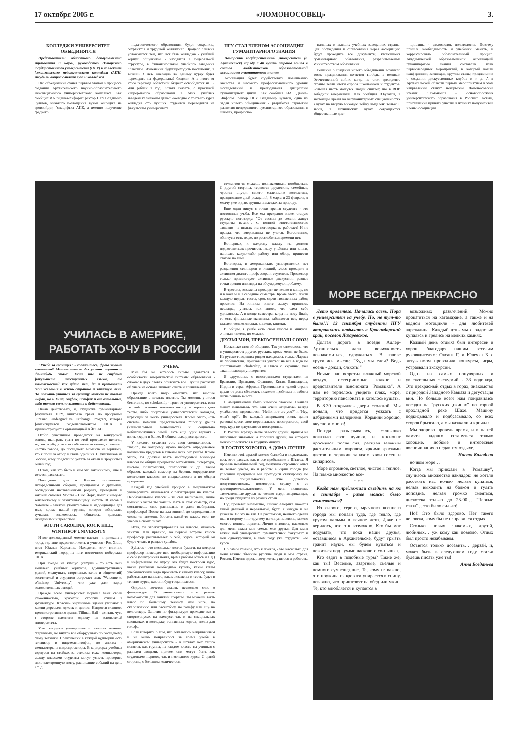17 октября 2005 г. «ЛОМОНОСОВЕЦ» 3.
КОЛЛЕДЖ И УНИВЕРСИТЕТ ОБЪЕДИНЯТСЯ
Представители областного департамента образования и науки, руководство Поморского государственного университета (ПГУ) и коллектив Архангельского педагогического колледжа (АПК) обсудили вопрос слияния вуза и колледжа.
Это объединение станет первым этапом в процессе создания Архангельского научно-образовательного инновационного университетского комплекса. Как сообщил ИА "Двина-Информ" ректор ПГУ Владимир Булатов, никакого поглощения вузом колледжа не произойдет, "специфика АПК, а именно получение среднего
педагогического образования, будет сохранена, сохранится и трудовой коллектив". Процесс слияния усложняется тем, что вся база колледжа - учебный корпус, общежитие - находятся в федеральной структуре, а финансирование учебного заведения областное. Изменения будут проходить постепенно, в течение 4 лет, ежегодно по одному курсу будет переходить на федеральный бюджет. А в итоге от этого перехода областной бюджет освободится на 32 млн рублей в год. Кстати сказать, с практикой непрерывного образования в этих учебных заведениях знакомы давно: ежегодно с третьего курса колледжа сто лучших студентов переводятся на факультеты университета.
ПГУ СТАЛ ЧЛЕНОМ АССОЦИАЦИИ ГУМАНИТАРНОГО ЗНАНИЯ
Поморский государственный университет (г. Архангельск) наряду с 40 вузами страны вошел в состав Академической образовательной ассоциации гуманитарного знания.
Ассоциация будет содействовать повышению качества и высокого профессионального уровня исследований и преподавания дисциплин гуманитарного цикла. Как сообщил ИА "Двина-Информ" ректор ПГУ Владимир Булатов, одна из задач нового объединения - разработка стратегии развития непрерывного гуманитарного образования в школах, профессио-
нальных и высших учебных заведениях страны. Для обсуждения и согласования через ассоциацию будут проходить все документы, касающиеся гуманитарного образования, разрабатываемые Министерством образования.
Решение о создании нового объединения возникло после празднования 60-летия Победы в Великой Отечественной войне, когда на стол президента страны легли итоги опроса школьников и студентов. Большая часть молодых людей считает, что в ВОВ победили американцы! Как сообщил В.Булатов, в настоящее время на негуманитарных специальностях в вузах на вторую мировую войну выделено только 6 часов, в технических вузах сокращаются общественные дис-
циплины - философия, политология. Поэтому пришла необходимость и учебники менять, и корректировать образовательный процесс. Академической образовательной ассоциацией гуманитарного знания составлен план первоочередных мероприятий, в который вошли конференции, семинары, круглые столы, предложения о создании дискуссионных клубов и т. д. А в Архангельской области первым мероприятием в этом направлении станут ноябрьские Ломоносовские чтения "Ломоносов - основоположник университетского образования в России". Кстати, приглашение принять участие в чтениях получили все члены ассоциации.
УЧИЛАСЬ В АМЕРИКЕ, РАБОТАТЬ ХОЧУ В РОССИИ
"Учеба за границей" - согласитесь, фраза звучит заманчиво? Многие хотели бы уехать поучиться где-нибудь "там". Если ты не студент факультета иностранных языков, то возможностей как будто нет, да и претворять свои желания в жизнь страшно и зачастую лень. Но поехать учиться за границу может не только инфак, но и ЕГФ, соцфак, истфак и все остальные, надо только сильно захотеть и действовать.
Начав действовать, я, студентка гуманитарного факультета ПГУ, выиграла грант по программе Eurasian Undergraduate Exchange Program, которая финансируется госдепартаментом США и администрируется организацией АЙРЕКС.
Отбор участников проводится на конкурсной основе, выиграть грант по этой программе нелегко, но, как я убедилась на собственном опыте, - реально. Честно говоря, до последнего момента не верилось, что я прошла отбор и стала одной из 31 участников из России, кому предстояло уехать за океан и проучиться целый год.
О том, как это было и чем это закончилось, мне и хочется рассказать.
Последние дни в России запомнились лихорадочными сборами, прощанием с друзьями, последними наставлениями родных, проводами и наконец самолет Москва - Нью Йорк, полет к чему-то неизвестному и захватывающему. Лететь 10 часов в самолете - занятие утомительное и надоедающее для всех, кроме нашей группы, которая собиралась кучками, знакомилась, общалась, делилась ожиданиями и тревогами.
SOUTH CAROLINA, ROCK HILL, WINTHROP UNIVERSITY
И вот долгожданный момент настал - я приехала в город, где мне предстояло жить и учиться - Рок Хилл, штат Южная Каролина. Находится этот типично американский город на юге восточного побережья США.
При въезде на кампус (campus - то есть весь комплекс учебных корпусов, административных зданий, медпункта, спортивных залов и общежитий) посетителей и студентов встречает знак "Welcome to Winthrop University", что уже дает заряд положительных эмоций.
Прежде всего университет поразил меня своей ухоженностью, красотой, строгим стилем в архитектуре. Красные кирпичные здания утопают в зелени деревьев, лужаек и цветов. Напротив главного административного здания Tillman Hall - фонтан, чуть в стороне памятник одному из основателей университета.
Хоть снаружи университет и кажется немного старинным, но внутри все оборудовано по последнему слову техники. Практически в каждой аудитории есть телевизор и видеомагнитофон, во многих - компьютеры и видеопроекторы. В коридорах учебных корпусов на стойках за стеклом тоже компьютеры, между классами студенты могут успеть проверить свою электронную почту, расписание событий на день и т. д.
УЧЕБА.
Мне бы не хотелось сильно вдаваться в особенности американской системы образования - сложно в двух словах объяснить все. Лучше расскажу об учебе на основе личного опыта и впечатлений.
Прежде всего надо отметить, что высшее образование в штатах платное. Ты можешь учиться бесплатно, по scholarship - грант от университета, если ты либо отлично закончил школу и хорошо сдал тесты, либо спортсмен университетской команды, играющей за честь университета. Кроме этого, есть система помощи представителям minority groups (национальным меньшинств) и социально неблагополучных семей. Есть еще один вариант - взять кредит в банке. В общем, выход всегда есть.
У каждого студента есть своя специальность - "major", по которому нужно набрать определенное количество кредитов в течение всех лет учебы. Кроме этого, ты должен взять необходимый минимум классов по общим предметам: математика, литература, письмо, политология, психология и др. Таким образом, каждый семестр ты берешь определенное количество классов по специальности и по общим предметам.
Каждый год учебный процесс в американском университете начинается с регистрации на классы. Необязательные классы - ты сам выбираешь, какие именно классы ты хочешь взять в этот семестр, сам составляешь свое расписание и даже выбираешь профессора! После начала занятий до определенного числа ты можешь бросить какой-то класс, если не уверен в своих силах.
Итак, ты зарегистрировался на классы, начались занятия. Как правило, на первой встрече класса профессор рассказывает о себе, курсе, который он будет читать и раздает syllabus.
Syllabus - это несколько листов бумаги, на котором профессор помещает всю необходимую информацию о себе (электронная почта, время работы офиса и т. д.) и информацию по курсу: как будет построен курс, какие учебники необходимо купить, какие главы учебника/книги надо прочитать к какому классу, какие работы надо написать, какие экзамены и тесты будут в течение курса, как они будут оцениваться.
Отдельно хочется сказать несколько слов о физкультуре. В университете есть разные возможности для занятий спортом. Ты можешь взять класс по большому теннису или йоге, по скалолазанию или баскетболу, по гольфу или еще на велосипеде. Занятия по физкультуре проходят как в спорткорпусах на кампусе, так и на специальных площадках в колледже, теннисных кортах, полях для гольфа.
Если говорить о том, что показалось непривычным и не очень понравилось за время учебы в американском университете - в штатах нет такого понятия, как группа, на каждом классе ты учишься с разными людьми, причем они могут быть как студентами первого, так и последнего курса. С одной стороны, с большим количеством
студентов ты можешь познакомиться, пообщаться. С другой стороны, теряются дружеские, семейные, чувства внутри своего маленького коллектива, празднование дней рождений, 8 марта и 23 февраля, я молчу уже о днях группы и выездах на природу.
Еще один минус с точки зрения студента - это постоянная учеба. Все мы прекрасно знаем старую русскую поговорку: "От сессии до сессии живут студенты весело". С полной ответственностью заявляю - в штатах эта поговорка не работает! И не правда, что американцы не учатся. Естественно, оболтусы есть везде, но расслабиться времени нет.
Во-первых, к каждому классу ты должен подготовиться: прочитать главу учебника или книги, написать какую-либо работу или обзор, принести статью по теме.
Во-вторых, в американских университетах нет разделения семинаров и лекций, класс проходит в активном диалоге профессора и студентов. Профессор только приветствует активные дискуссии, разные точки зрения и взгляды на обсуждаемую проблему.
В-третьих, экзамены проходят не только в конце, но и в начале и в середине семестра. Кроме этого, почти каждую неделю тесты, срок сдачи письменных работ, проектов. На личном опыте скажу: пришлось несладко, училась так много, что сама себе удивлялась. А в конце семестра, когда на носу finals, то есть финальные экзамены, забывается все, перед глазами только книжки, книжки, книжки.
В общем, в учебе есть свои плюсы и минусы. Учиться тяжело, но можно.
ДРУЗЬЯ МОИ, ПРЕКРАСЕН НАШ СОЮЗ!
Несколько слов об общении. Так уж сложилось, что в университете других русских, кроме меня, не было. Из русско-говорящих рядом находилась только Лариса из Узбекистана, приехавшая учиться на все 4 года по спортивному scholarship, и Ольга с Украины, уже заканчивающая университет.
Я сдружилась с иностранными студентами из Бразилии, Ирландии, Франции, Китая, Бангладеша, Индии и стран Африки. Проживание в чужой стране вдали от дома сближает, похожие проблемы и заботы легче решать вместе.
С американцами было немного сложнее. Сначала может показаться, что они очень открытые, всегда улыбаются, здороваются: "Hello, how are you?" и "Hey, what's up?". Но каждый американец очень ценит personal space, свое персональное пространство, свой мир, куда не допускаются посторонние.
В России гораздо легче завести друзей, причем не шапочных знакомых, а хороших друзей, на которых можно положиться в трудную минуту.
В ГОСТЯХ ХОРОШО, А ДОМА ЛУЧШЕ.
Именно этой фразой можно было бы и подытожить весь этот рассказ, как и все пребывание в Штатах. Я провела незабываемый год, получила огромный опыт не только учебы, но и работы в мэрии города (по условиям программы мы проходили стажировку по своей специальности). Мне довелось попутешествовать, посмотреть страну с ее достопримечательностями. У меня появились замечательные друзья не только среди американцев, но среди студентов из разных стран.
Год пролетел незаметно, сейчас Америка кажется такой далекой и нереальной, будто я никуда и не уезжала. Но это не так. На расстоянии, немного сделав шаг в сторону и по-другому взглянув на жизнь, можно многое понять, оценить. Лично я поняла, насколько для меня важна моя семья, мои друзья. Для меня важен мой университет, гуманитарный факультет и мои однокурсники, в этом году уже студенты 5-го курса.
Но самое главное, что я поняла, - это насколько для меня важны обычные русские люди и моя страна, Россия. Именно здесь я хочу жить, учиться и работать.
МОРЕ ВСЕГДА ПРЕКРАСНО
Лето пролетело. Началась осень. Пора в университет на учебу. Но, не тут-то было!!! 13 сентября студенты ПГУ отправились отдыхать в Краснодарский край, поселок Лазаревское.
Долгая дорога в поезде Адлер-Архангельск дала возможность познакомиться, сдружиться. В голове крутились мысли: "Куда мы едем? Ведь осень - дожди, слякоть!"
Ночью нас встретил влажный морской воздух, гостеприимные южане и представители пансионата "Ромашка". А нам не терпелось увидеть пляж, море, территорию пансионата и хотелось кушать.
В 8.30 открылись двери столовой. Мы поняли, что придется уезжать с набранными калориями. Кормили хорошо, вкусно и много!
Погода разыгрывалась, солнышко показало свои лучики, и пансионат проснулся после сна, расцвел зеленым растительным покровом, яркими красками цветов и терпким запахом хвои сосен и кипарисов.
Море огромное, светлое, чистое и теплое. На пляже множество все-
* * *
Когда нам предложили съездить на юг в сентябре - разве можно было сомневаться?
Из сырого, серого, мрачного осеннего города мы попали туда, где тепло, где кругом пальмы и вечное лето. Даже не верилось, что это возможно. Кто бы мог подумать, что пока наши друзья, оставшиеся в Архангельске, будут грызть гранит науки, мы будем купаться и нежиться под лучами ласкового солнышка.
Кто ездит в подобные туры? Такие же, как ты! Веселые, азартные, смелые и немного сумасшедшие. Те, кому не важно, что пружина из кровати упирается в спину, неважно, что приготовят на обед или ужин. Те, кто влюбляется и купается в
возможных развлечений. Можно прокатиться на катамаране, а также и на водном мотоцикле - для любителей адреналина. Каждый день мы с радостью купались и грелись на мелких камнях.
Каждый день отдыха был интересен и хорош благодаря нашим веселым руководителям: Оксана Г. и Юлечка Б. с энтузиазмом проводили конкурсы, игры, устраивали экскурсии.
Одна из самых популярных и увлекательных экскурсий - 33 водопада. Это прекрасный отдых в горах, знакомство с природой Западного Кавказа и дегустация вин. Но больше всего нам понравилась поездка на "русских джипах" по горной прохладной реке Шахе. Машину подкидывало и подбрасывало, со всех сторон брызгало, а мы визжали и кричали.
Мы здорово провели время, и в нашей памяти надолго остануться только хорошие, добрые и интересные воспоминания о недавнем отдыхе.
Настя Колодина
ночном море…
Когда мы приехали в "Ромашку", случилось множество накладок: не хотели расселять нас ночью, нельзя купаться, нельзя выходить на балкон и гулять допоздна, нельзя громко смеяться, дискотека только до 23-00… "Черные глаза"… это было сильно!
Но!! Это было здорово. Нет такого человека, кому бы не понравился отдых.
Столько новых знакомых, друзей, любимых… уж кому как повезло. Отдых был просто незабываем.
Остается только добавить… дерзай, и, может быть в следующем году статьи будешь писать уже ты!
Анна Богданова